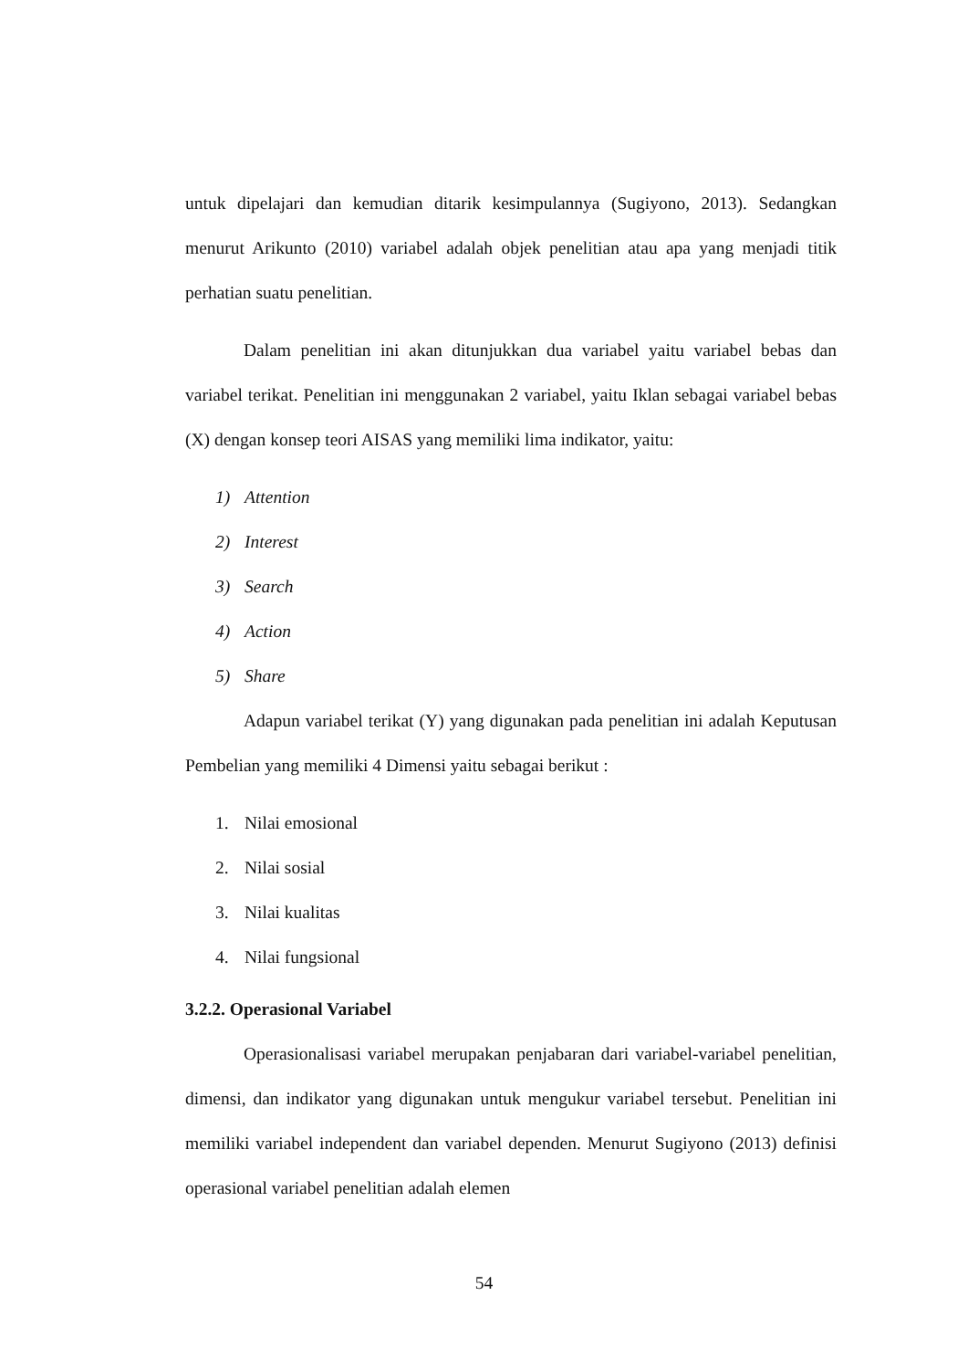untuk dipelajari dan kemudian ditarik kesimpulannya (Sugiyono, 2013). Sedangkan menurut Arikunto (2010) variabel adalah objek penelitian atau apa yang menjadi titik perhatian suatu penelitian.
Dalam penelitian ini akan ditunjukkan dua variabel yaitu variabel bebas dan variabel terikat. Penelitian ini menggunakan 2 variabel, yaitu Iklan sebagai variabel bebas (X) dengan konsep teori AISAS yang memiliki lima indikator, yaitu:
1) Attention
2) Interest
3) Search
4) Action
5) Share
Adapun variabel terikat (Y) yang digunakan pada penelitian ini adalah Keputusan Pembelian yang memiliki 4 Dimensi yaitu sebagai berikut :
1. Nilai emosional
2. Nilai sosial
3. Nilai kualitas
4. Nilai fungsional
3.2.2. Operasional Variabel
Operasionalisasi variabel merupakan penjabaran dari variabel-variabel penelitian, dimensi, dan indikator yang digunakan untuk mengukur variabel tersebut. Penelitian ini memiliki variabel independent dan variabel dependen. Menurut Sugiyono (2013) definisi operasional variabel penelitian adalah elemen
54